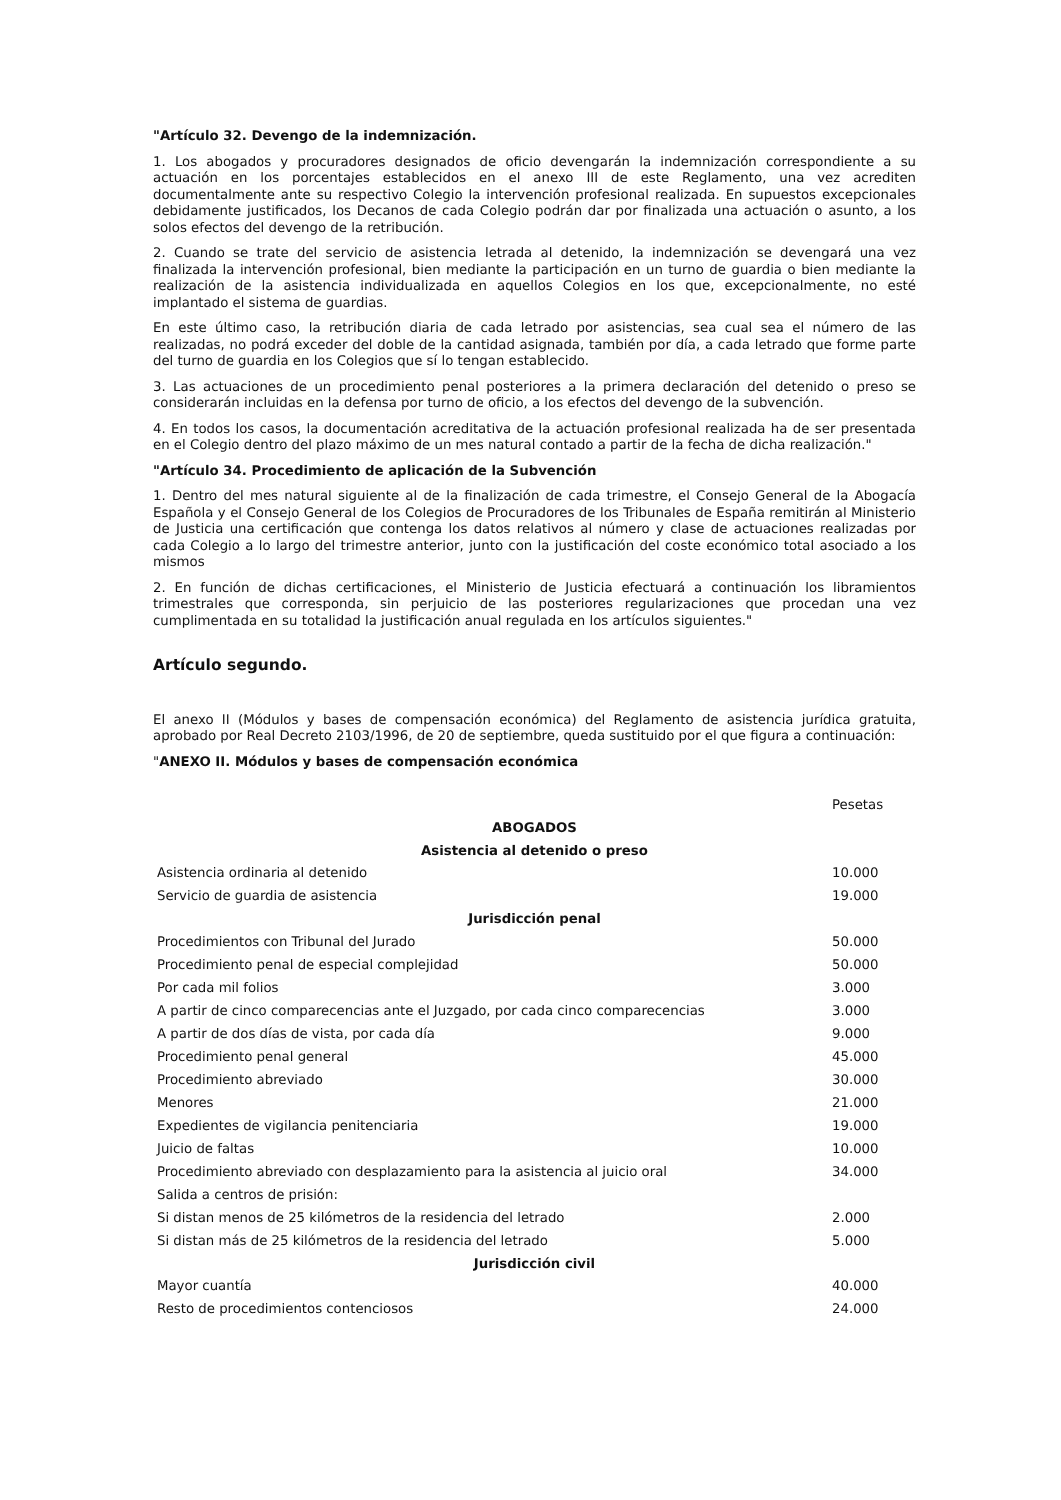"Artículo 32. Devengo de la indemnización.
1. Los abogados y procuradores designados de oficio devengarán la indemnización correspondiente a su actuación en los porcentajes establecidos en el anexo III de este Reglamento, una vez acrediten documentalmente ante su respectivo Colegio la intervención profesional realizada. En supuestos excepcionales debidamente justificados, los Decanos de cada Colegio podrán dar por finalizada una actuación o asunto, a los solos efectos del devengo de la retribución.
2. Cuando se trate del servicio de asistencia letrada al detenido, la indemnización se devengará una vez finalizada la intervención profesional, bien mediante la participación en un turno de guardia o bien mediante la realización de la asistencia individualizada en aquellos Colegios en los que, excepcionalmente, no esté implantado el sistema de guardias.
En este último caso, la retribución diaria de cada letrado por asistencias, sea cual sea el número de las realizadas, no podrá exceder del doble de la cantidad asignada, también por día, a cada letrado que forme parte del turno de guardia en los Colegios que sí lo tengan establecido.
3. Las actuaciones de un procedimiento penal posteriores a la primera declaración del detenido o preso se considerarán incluidas en la defensa por turno de oficio, a los efectos del devengo de la subvención.
4. En todos los casos, la documentación acreditativa de la actuación profesional realizada ha de ser presentada en el Colegio dentro del plazo máximo de un mes natural contado a partir de la fecha de dicha realización."
"Artículo 34. Procedimiento de aplicación de la Subvención
1. Dentro del mes natural siguiente al de la finalización de cada trimestre, el Consejo General de la Abogacía Española y el Consejo General de los Colegios de Procuradores de los Tribunales de España remitirán al Ministerio de Justicia una certificación que contenga los datos relativos al número y clase de actuaciones realizadas por cada Colegio a lo largo del trimestre anterior, junto con la justificación del coste económico total asociado a los mismos
2. En función de dichas certificaciones, el Ministerio de Justicia efectuará a continuación los libramientos trimestrales que corresponda, sin perjuicio de las posteriores regularizaciones que procedan una vez cumplimentada en su totalidad la justificación anual regulada en los artículos siguientes."
Artículo segundo.
El anexo II (Módulos y bases de compensación económica) del Reglamento de asistencia jurídica gratuita, aprobado por Real Decreto 2103/1996, de 20 de septiembre, queda sustituido por el que figura a continuación:
"ANEXO II. Módulos y bases de compensación económica
| | Pesetas |
| ABOGADOS | |
| Asistencia al detenido o preso | |
| Asistencia ordinaria al detenido | 10.000 |
| Servicio de guardia de asistencia | 19.000 |
| Jurisdicción penal | |
| Procedimientos con Tribunal del Jurado | 50.000 |
| Procedimiento penal de especial complejidad | 50.000 |
| Por cada mil folios | 3.000 |
| A partir de cinco comparecencias ante el Juzgado, por cada cinco comparecencias | 3.000 |
| A partir de dos días de vista, por cada día | 9.000 |
| Procedimiento penal general | 45.000 |
| Procedimiento abreviado | 30.000 |
| Menores | 21.000 |
| Expedientes de vigilancia penitenciaria | 19.000 |
| Juicio de faltas | 10.000 |
| Procedimiento abreviado con desplazamiento para la asistencia al juicio oral | 34.000 |
| Salida a centros de prisión: | |
| Si distan menos de 25 kilómetros de la residencia del letrado | 2.000 |
| Si distan más de 25 kilómetros de la residencia del letrado | 5.000 |
| Jurisdicción civil | |
| Mayor cuantía | 40.000 |
| Resto de procedimientos contenciosos | 24.000 |